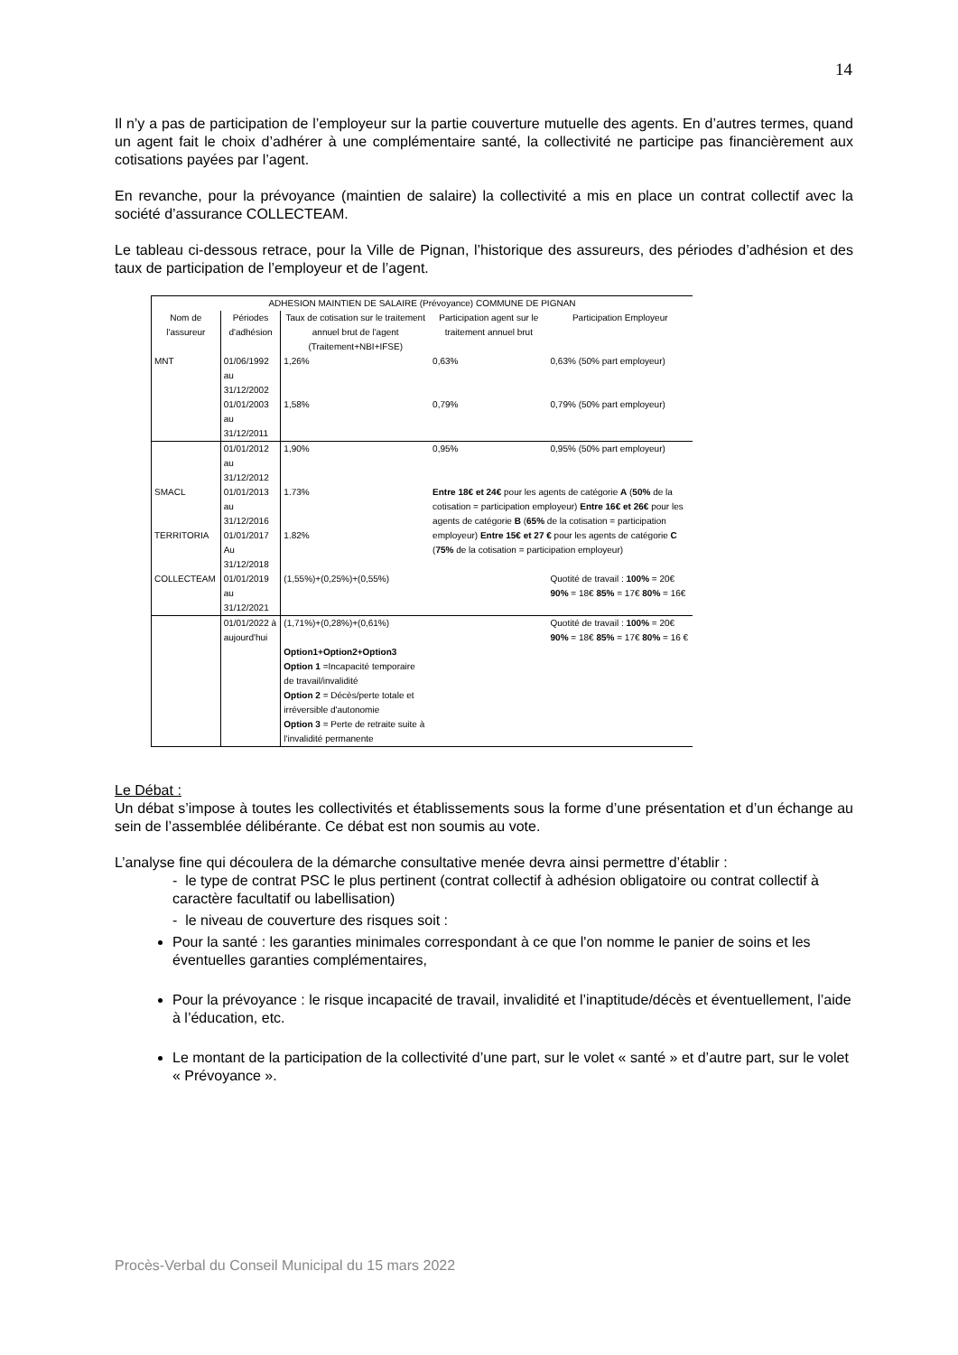14
Il n’y a pas de participation de l’employeur sur la partie couverture mutuelle des agents. En d’autres termes, quand un agent fait le choix d’adhérer à une complémentaire santé, la collectivité ne participe pas financièrement aux cotisations payées par l’agent.
En revanche, pour la prévoyance (maintien de salaire) la collectivité a mis en place un contrat collectif avec la société d’assurance COLLECTEAM.
Le tableau ci-dessous retrace, pour la Ville de Pignan, l’historique des assureurs, des périodes d’adhésion et des taux de participation de l’employeur et de l’agent.
| ADHESION MAINTIEN DE SALAIRE (Prévoyance) COMMUNE DE PIGNAN | | | | |
| --- | --- | --- | --- | --- |
| Nom de l'assureur | Périodes d'adhésion | Taux de cotisation sur le traitement annuel brut de l'agent (Traitement+NBI+IFSE) | Participation agent sur le traitement annuel brut | Participation Employeur |
| MNT | 01/06/1992 au 31/12/2002 | 1,26% | 0,63% | 0,63% (50% part employeur) |
| | 01/01/2003 au 31/12/2011 | 1,58% | 0,79% | 0,79% (50% part employeur) |
| | 01/01/2012 au 31/12/2012 | 1,90% | 0,95% | 0,95% (50% part employeur) |
| SMACL | 01/01/2013 au 31/12/2016 | 1.73% | Entre 18€ et 24€ pour les agents de catégorie A ( 50% de la cotisation = participation employeur) Entre 16€ et 26€ pour les agents de catégorie B ( 65% de la cotisation = participation employeur) Entre 15€ et 27 € pour les agents de catégorie C ( 75% de la cotisation = participation employeur) | |
| TERRITORIA | 01/01/2017 Au 31/12/2018 | 1.82% | | |
| COLLECTEAM | 01/01/2019 au 31/12/2021 | (1,55%)+(0,25%)+(0,55%) | | Quotité de travail : 100% = 20€ 90% = 18€ 85% = 17€ 80% = 16€ |
| | 01/01/2022 à aujourd'hui | (1,71%)+(0,28%)+(0,61%) Option1+Option2+Option3 Option 1 =Incapacité temporaire de travail/invalidité Option 2 = Décès/perte totale et irréversible d'autonomie Option 3 = Perte de retraite suite à l'invalidité permanente | | Quotité de travail : 100% = 20€ 90% = 18€ 85% = 17€ 80% = 16 € |
Le Débat :
Un débat s’impose à toutes les collectivités et établissements sous la forme d’une présentation et d’un échange au sein de l’assemblée délibérante. Ce débat est non soumis au vote.
L’analyse fine qui découlera de la démarche consultative menée devra ainsi permettre d’établir :
- le type de contrat PSC le plus pertinent (contrat collectif à adhésion obligatoire ou contrat collectif à caractère facultatif ou labellisation)
- le niveau de couverture des risques soit :
Pour la santé : les garanties minimales correspondant à ce que l'on nomme le panier de soins et les éventuelles garanties complémentaires,
Pour la prévoyance : le risque incapacité de travail, invalidité et l’inaptitude/décès et éventuellement, l’aide à l’éducation, etc.
Le montant de la participation de la collectivité d’une part, sur le volet « santé » et d’autre part, sur le volet « Prévoyance ».
Procès-Verbal du Conseil Municipal du 15 mars 2022